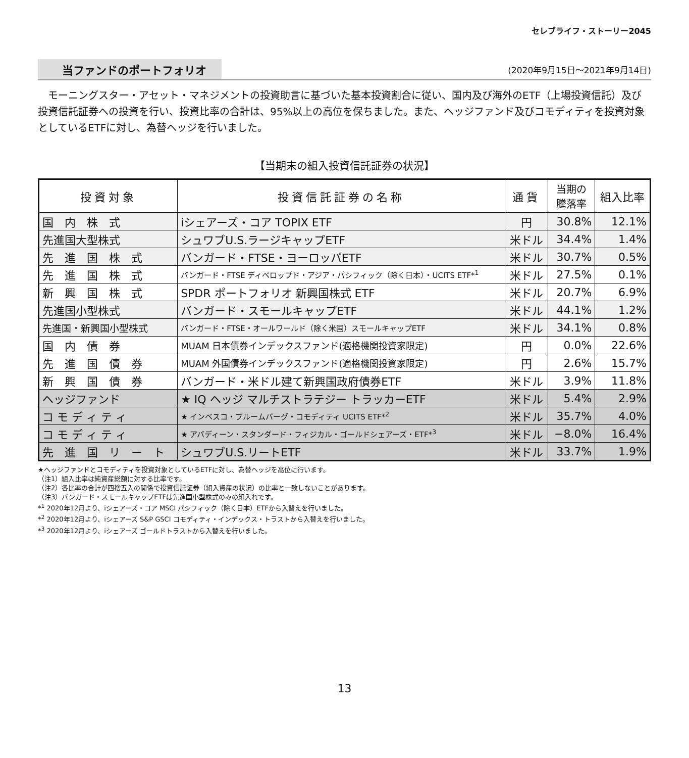セレブライフ・ストーリー2045
当ファンドのポートフォリオ (2020年9月15日～2021年9月14日)
モーニングスター・アセット・マネジメントの投資助言に基づいた基本投資割合に従い、国内及び海外のETF（上場投資信託）及び投資信託証券への投資を行い、投資比率の合計は、95%以上の高位を保ちました。また、ヘッジファンド及びコモディティを投資対象としているETFに対し、為替ヘッジを行いました。
【当期末の組入投資信託証券の状況】
| 投資対象 | 投資信託証券の名称 | 通貨 | 当期の 騰落率 | 組入比率 |
| --- | --- | --- | --- | --- |
| 国 内 株 式 | iシェアーズ・コア TOPIX ETF | 円 | 30.8% | 12.1% |
| 先進国大型株式 | シュワブU.S.ラージキャップETF | 米ドル | 34.4% | 1.4% |
| 先 進 国 株 式 | バンガード・FTSE・ヨーロッパETF | 米ドル | 30.7% | 0.5% |
| 先 進 国 株 式 | バンガード・FTSE ディベロップド・アジア・パシフィック（除く日本）・UCITS ETF*<sup>1</sup> | 米ドル | 27.5% | 0.1% |
| 新 興 国 株 式 | SPDR ポートフォリオ 新興国株式 ETF | 米ドル | 20.7% | 6.9% |
| 先進国小型株式 | バンガード・スモールキャップETF | 米ドル | 44.1% | 1.2% |
| 先進国・新興国小型株式 | バンガード・FTSE・オールワールド（除く米国）スモールキャップETF | 米ドル | 34.1% | 0.8% |
| 国 内 債 券 | MUAM 日本債券インデックスファンド(適格機関投資家限定) | 円 | 0.0% | 22.6% |
| 先 進 国 債 券 | MUAM 外国債券インデックスファンド(適格機関投資家限定) | 円 | 2.6% | 15.7% |
| 新 興 国 債 券 | バンガード・米ドル建て新興国政府債券ETF | 米ドル | 3.9% | 11.8% |
| ヘッジファンド | ★ IQ ヘッジ マルチストラテジー トラッカーETF | 米ドル | 5.4% | 2.9% |
| コ モ デ ィ テ ィ | ★ インベスコ・ブルームバーグ・コモディティ UCITS ETF*<sup>2</sup> | 米ドル | 35.7% | 4.0% |
| コ モ デ ィ テ ィ | ★ アバディーン・スタンダード・フィジカル・ゴールドシェアーズ・ETF*<sup>3</sup> | 米ドル | −8.0% | 16.4% |
| 先 進 国 リ ー ト | シュワブU.S.リートETF | 米ドル | 33.7% | 1.9% |
★ヘッジファンドとコモディティを投資対象としているETFに対し、為替ヘッジを高位に行います。
（注1）組入比率は純資産総額に対する比率です。
（注2）各比率の合計が四捨五入の関係で投資信託証券（組入資産の状況）の比率と一致しないことがあります。
（注3）バンガード・スモールキャップETFは先進国小型株式のみの組入れです。
*<sup>1</sup> 2020年12月より、iシェアーズ・コア MSCI パシフィック（除く日本）ETFから入替えを行いました。
*<sup>2</sup> 2020年12月より、iシェアーズ S&P GSCI コモディティ・インデックス・トラストから入替えを行いました。
*<sup>3</sup> 2020年12月より、iシェアーズ ゴールドトラストから入替えを行いました。
13